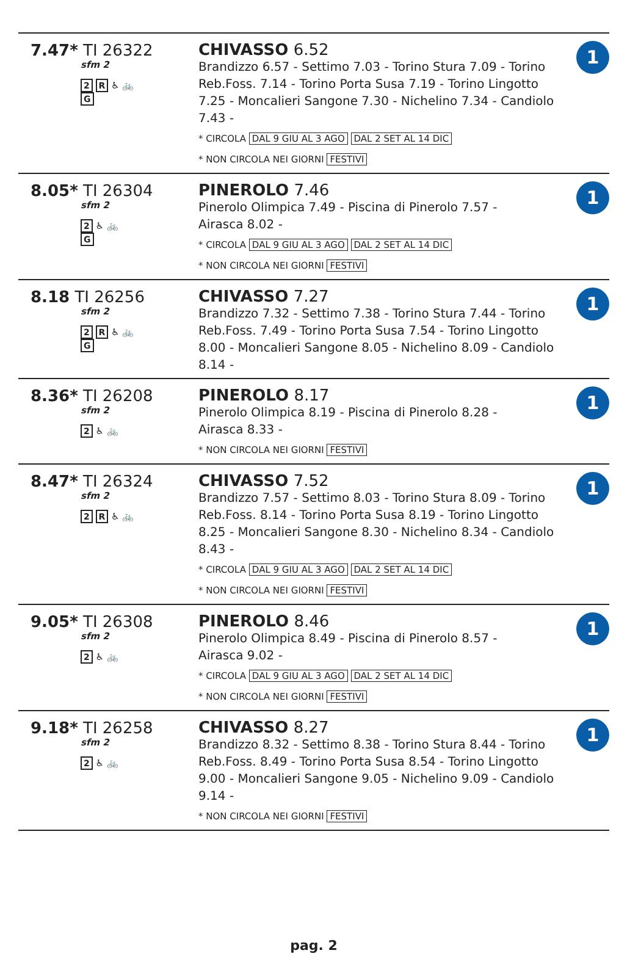| 7.47* TI 26322 sfm 2 2 R ♿ 🚲 G | CHIVASSO 6.52 Brandizzo 6.57 - Settimo 7.03 - Torino Stura 7.09 - Torino Reb.Foss. 7.14 - Torino Porta Susa 7.19 - Torino Lingotto 7.25 - Moncalieri Sangone 7.30 - Nichelino 7.34 - Candiolo 7.43 - * CIRCOLA DAL 9 GIU AL 3 AGO DAL 2 SET AL 14 DIC * NON CIRCOLA NEI GIORNI FESTIVI | 1 |
| 8.05* TI 26304 sfm 2 2 ♿ 🚲 G | PINEROLO 7.46 Pinerolo Olimpica 7.49 - Piscina di Pinerolo 7.57 - Airasca 8.02 - * CIRCOLA DAL 9 GIU AL 3 AGO DAL 2 SET AL 14 DIC * NON CIRCOLA NEI GIORNI FESTIVI | 1 |
| 8.18 TI 26256 sfm 2 2 R ♿ 🚲 G | CHIVASSO 7.27 Brandizzo 7.32 - Settimo 7.38 - Torino Stura 7.44 - Torino Reb.Foss. 7.49 - Torino Porta Susa 7.54 - Torino Lingotto 8.00 - Moncalieri Sangone 8.05 - Nichelino 8.09 - Candiolo 8.14 - | 1 |
| 8.36* TI 26208 sfm 2 2 ♿ 🚲 | PINEROLO 8.17 Pinerolo Olimpica 8.19 - Piscina di Pinerolo 8.28 - Airasca 8.33 - * NON CIRCOLA NEI GIORNI FESTIVI | 1 |
| 8.47* TI 26324 sfm 2 2 R ♿ 🚲 | CHIVASSO 7.52 Brandizzo 7.57 - Settimo 8.03 - Torino Stura 8.09 - Torino Reb.Foss. 8.14 - Torino Porta Susa 8.19 - Torino Lingotto 8.25 - Moncalieri Sangone 8.30 - Nichelino 8.34 - Candiolo 8.43 - * CIRCOLA DAL 9 GIU AL 3 AGO DAL 2 SET AL 14 DIC * NON CIRCOLA NEI GIORNI FESTIVI | 1 |
| 9.05* TI 26308 sfm 2 2 ♿ 🚲 | PINEROLO 8.46 Pinerolo Olimpica 8.49 - Piscina di Pinerolo 8.57 - Airasca 9.02 - * CIRCOLA DAL 9 GIU AL 3 AGO DAL 2 SET AL 14 DIC * NON CIRCOLA NEI GIORNI FESTIVI | 1 |
| 9.18* TI 26258 sfm 2 2 ♿ 🚲 | CHIVASSO 8.27 Brandizzo 8.32 - Settimo 8.38 - Torino Stura 8.44 - Torino Reb.Foss. 8.49 - Torino Porta Susa 8.54 - Torino Lingotto 9.00 - Moncalieri Sangone 9.05 - Nichelino 9.09 - Candiolo 9.14 - * NON CIRCOLA NEI GIORNI FESTIVI | 1 |
pag. 2